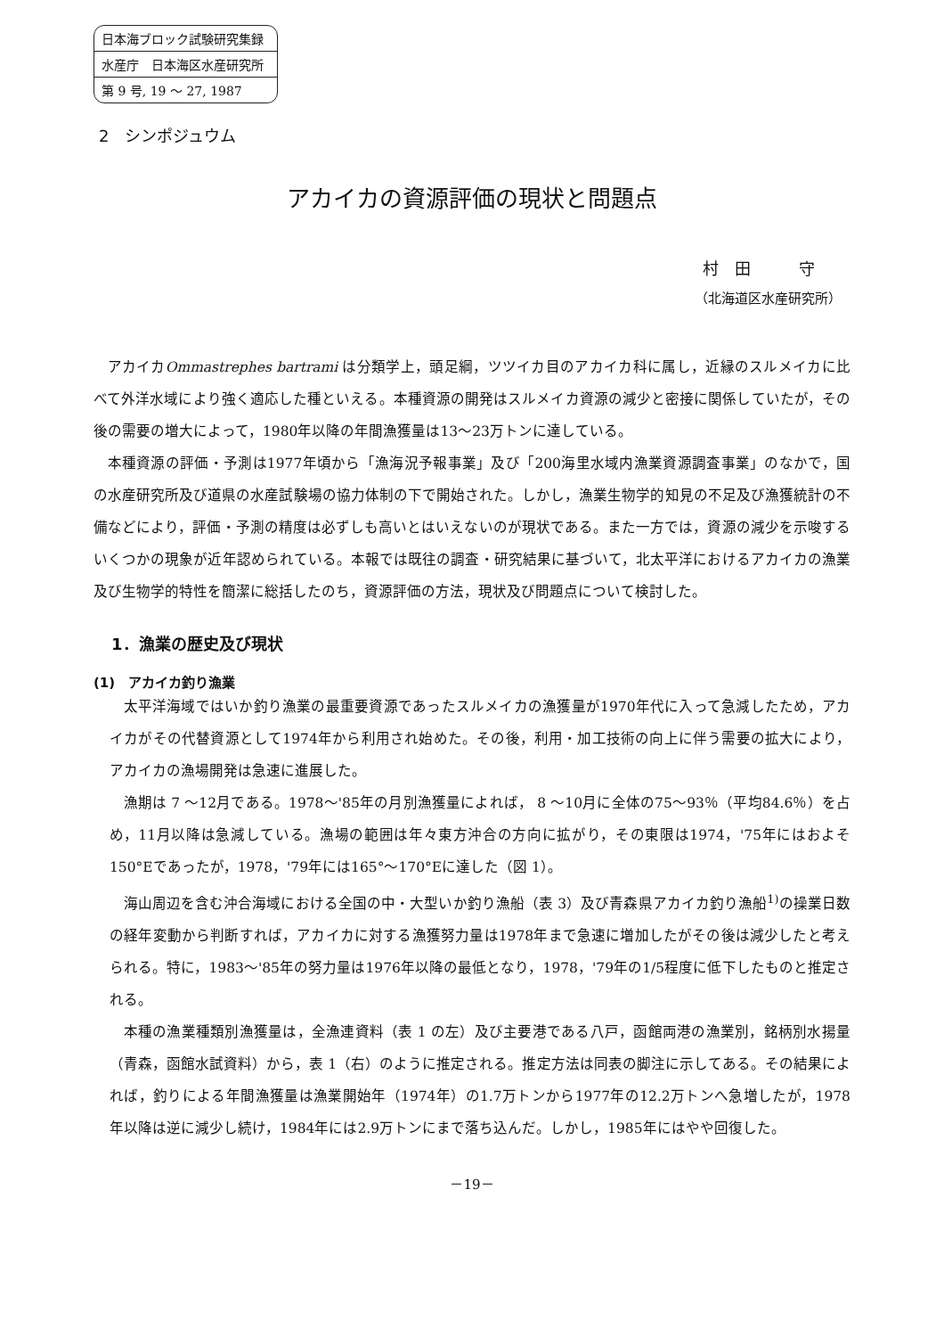日本海ブロック試験研究集録
水産庁　日本海区水産研究所
第 9 号, 19 ～ 27, 1987
2　シンポジュウム
アカイカの資源評価の現状と問題点
村　田　　　守
（北海道区水産研究所）
アカイカOmmastrephes bartrami は分類学上，頭足綱，ツツイカ目のアカイカ科に属し，近縁のスルメイカに比べて外洋水域により強く適応した種といえる。本種資源の開発はスルメイカ資源の減少と密接に関係していたが，その後の需要の増大によって，1980年以降の年間漁獲量は13～23万トンに達している。
本種資源の評価・予測は1977年頃から「漁海況予報事業」及び「200海里水域内漁業資源調査事業」のなかで，国の水産研究所及び道県の水産試験場の協力体制の下で開始された。しかし，漁業生物学的知見の不足及び漁獲統計の不備などにより，評価・予測の精度は必ずしも高いとはいえないのが現状である。また一方では，資源の減少を示唆するいくつかの現象が近年認められている。本報では既往の調査・研究結果に基づいて，北太平洋におけるアカイカの漁業及び生物学的特性を簡潔に総括したのち，資源評価の方法，現状及び問題点について検討した。
1．漁業の歴史及び現状
(1)　アカイカ釣り漁業
太平洋海域ではいか釣り漁業の最重要資源であったスルメイカの漁獲量が1970年代に入って急減したため，アカイカがその代替資源として1974年から利用され始めた。その後，利用・加工技術の向上に伴う需要の拡大により，アカイカの漁場開発は急速に進展した。
漁期は 7 ～12月である。1978～'85年の月別漁獲量によれば， 8 ～10月に全体の75～93％（平均84.6％）を占め，11月以降は急減している。漁場の範囲は年々東方沖合の方向に拡がり，その東限は1974，'75年にはおよそ150°Eであったが，1978，'79年には165°～170°Eに達した（図 1）。
海山周辺を含む沖合海域における全国の中・大型いか釣り漁船（表 3）及び青森県アカイカ釣り漁船<sup>1)</sup>の操業日数の経年変動から判断すれば，アカイカに対する漁獲努力量は1978年まで急速に増加したがその後は減少したと考えられる。特に，1983～'85年の努力量は1976年以降の最低となり，1978，'79年の1/5程度に低下したものと推定される。
本種の漁業種類別漁獲量は，全漁連資料（表 1 の左）及び主要港である八戸，函館両港の漁業別，銘柄別水揚量（青森，函館水試資料）から，表 1（右）のように推定される。推定方法は同表の脚注に示してある。その結果によれば，釣りによる年間漁獲量は漁業開始年（1974年）の1.7万トンから1977年の12.2万トンへ急増したが，1978年以降は逆に減少し続け，1984年には2.9万トンにまで落ち込んだ。しかし，1985年にはやや回復した。
－19－